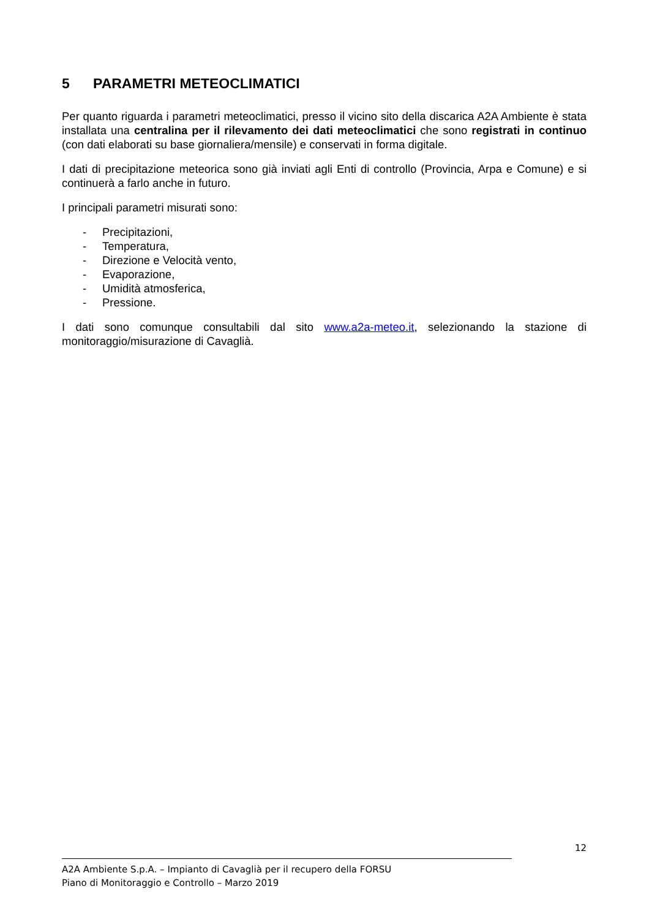5 PARAMETRI METEOCLIMATICI
Per quanto riguarda i parametri meteoclimatici, presso il vicino sito della discarica A2A Ambiente è stata installata una centralina per il rilevamento dei dati meteoclimatici che sono registrati in continuo (con dati elaborati su base giornaliera/mensile) e conservati in forma digitale.
I dati di precipitazione meteorica sono già inviati agli Enti di controllo (Provincia, Arpa e Comune) e si continuerà a farlo anche in futuro.
I principali parametri misurati sono:
- Precipitazioni,
- Temperatura,
- Direzione e Velocità vento,
- Evaporazione,
- Umidità atmosferica,
- Pressione.
I dati sono comunque consultabili dal sito www.a2a-meteo.it, selezionando la stazione di monitoraggio/misurazione di Cavaglià.
12
A2A Ambiente S.p.A. – Impianto di Cavaglià per il recupero della FORSU
Piano di Monitoraggio e Controllo – Marzo 2019